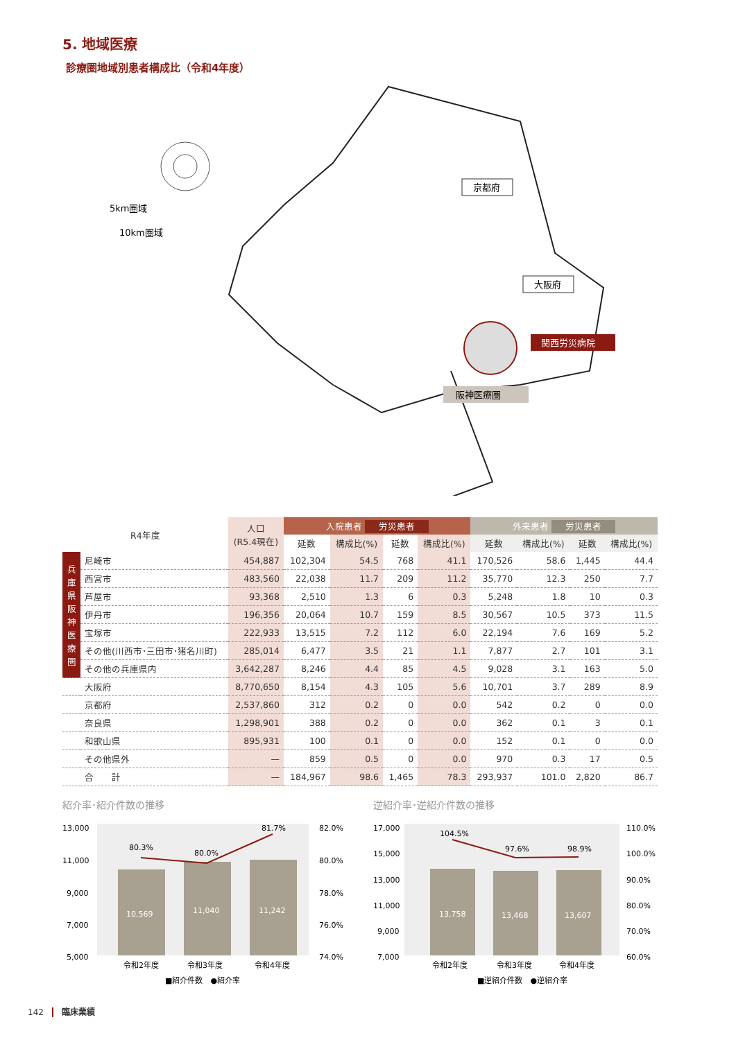5. 地域医療
診療圏地域別患者構成比（令和4年度）
5km圏域
10km圏域
京都府
大阪府
関西労災病院
阪神医療圏
| R4年度 | | 人口 (R5.4現在) | 入院患者 労災患者 | | | | 外来患者 労災患者 | | | |
| --- | --- | --- | --- | --- | --- | --- | --- | --- | --- | --- |
| | | | 延数 | 構成比(%) | 延数 | 構成比(%) | 延数 | 構成比(%) | 延数 | 構成比(%) |
| 兵庫県 阪神医療圏 | 尼崎市 | 454,887 | 102,304 | 54.5 | 768 | 41.1 | 170,526 | 58.6 | 1,445 | 44.4 |
| | 西宮市 | 483,560 | 22,038 | 11.7 | 209 | 11.2 | 35,770 | 12.3 | 250 | 7.7 |
| | 芦屋市 | 93,368 | 2,510 | 1.3 | 6 | 0.3 | 5,248 | 1.8 | 10 | 0.3 |
| | 伊丹市 | 196,356 | 20,064 | 10.7 | 159 | 8.5 | 30,567 | 10.5 | 373 | 11.5 |
| | 宝塚市 | 222,933 | 13,515 | 7.2 | 112 | 6.0 | 22,194 | 7.6 | 169 | 5.2 |
| | その他(川西市･三田市･猪名川町) | 285,014 | 6,477 | 3.5 | 21 | 1.1 | 7,877 | 2.7 | 101 | 3.1 |
| | その他の兵庫県内 | 3,642,287 | 8,246 | 4.4 | 85 | 4.5 | 9,028 | 3.1 | 163 | 5.0 |
| | 大阪府 | 8,770,650 | 8,154 | 4.3 | 105 | 5.6 | 10,701 | 3.7 | 289 | 8.9 |
| | 京都府 | 2,537,860 | 312 | 0.2 | 0 | 0.0 | 542 | 0.2 | 0 | 0.0 |
| | 奈良県 | 1,298,901 | 388 | 0.2 | 0 | 0.0 | 362 | 0.1 | 3 | 0.1 |
| | 和歌山県 | 895,931 | 100 | 0.1 | 0 | 0.0 | 152 | 0.1 | 0 | 0.0 |
| | その他県外 | — | 859 | 0.5 | 0 | 0.0 | 970 | 0.3 | 17 | 0.5 |
| | 合 計 | — | 184,967 | 98.6 | 1,465 | 78.3 | 293,937 | 101.0 | 2,820 | 86.7 |
紹介率･紹介件数の推移
13,000
11,000
9,000
7,000
5,000
82.0%
80.0%
78.0%
76.0%
74.0%
10,569
11,040
11,242
80.3%
80.0%
81.7%
令和2年度
令和3年度
令和4年度
■紹介件数　●紹介率
逆紹介率･逆紹介件数の推移
17,000
15,000
13,000
11,000
9,000
7,000
110.0%
100.0%
90.0%
80.0%
70.0%
60.0%
13,758
13,468
13,607
104.5%
97.6%
98.9%
令和2年度
令和3年度
令和4年度
■逆紹介件数　●逆紹介率
142 臨床業績